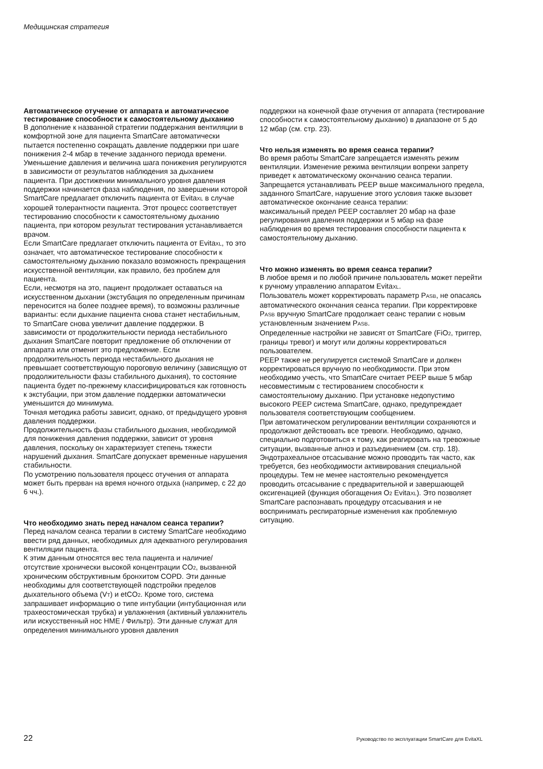Медицинская стратегия
Автоматическое отучение от аппарата и автоматическое тестирование способности к самостоятельному дыханию
В дополнение к названной стратегии поддержания вентиляции в комфортной зоне для пациента SmartCare автоматически пытается постепенно сокращать давление поддержки при шаге понижения 2-4 мбар в течение заданного периода времени. Уменьшение давления и величина шага понижения регулируются в зависимости от результатов наблюдения за дыханием пациента. При достижении минимального уровня давления поддержки начинается фаза наблюдения, по завершении которой SmartCare предлагает отключить пациента от EvitaXL в случае хорошей толерантности пациента. Этот процесс соответствует тестированию способности к самостоятельному дыханию пациента, при котором результат тестирования устанавливается врачом.
Если SmartCare предлагает отключить пациента от EvitaXL, то это означает, что автоматическое тестирование способности к самостоятельному дыханию показало возможность прекращения искусственной вентиляции, как правило, без проблем для пациента.
Если, несмотря на это, пациент продолжает оставаться на искусственном дыхании (экстубация по определенным причинам переносится на более позднее время), то возможны различные варианты: если дыхание пациента снова станет нестабильным, то SmartCare снова увеличит давление поддержки. В зависимости от продолжительности периода нестабильного дыхания SmartCare повторит предложение об отключении от аппарата или отменит это предложение. Если продолжительность периода нестабильного дыхания не превышает соответствующую пороговую величину (зависящую от продолжительности фазы стабильного дыхания), то состояние пациента будет по-прежнему классифицироваться как готовность к экстубации, при этом давление поддержки автоматически уменьшится до минимума.
Точная методика работы зависит, однако, от предыдущего уровня давления поддержки.
Продолжительность фазы стабильного дыхания, необходимой для понижения давления поддержки, зависит от уровня давления, поскольку он характеризует степень тяжести нарушений дыхания. SmartCare допускает временные нарушения стабильности.
По усмотрению пользователя процесс отучения от аппарата может быть прерван на время ночного отдыха (например, с 22 до 6 чч.).
Что необходимо знать перед началом сеанса терапии?
Перед началом сеанса терапии в систему SmartCare необходимо ввести ряд данных, необходимых для адекватного регулирования вентиляции пациента.
К этим данным относятся вес тела пациента и наличие/отсутствие хронически высокой концентрации CO2, вызванной хроническим обструктивным бронхитом COPD. Эти данные необходимы для соответствующей подстройки пределов дыхательного объема (VT) и etCO2. Кроме того, система запрашивает информацию о типе интубации (интубационная или трахеостомическая трубка) и увлажнения (активный увлажнитель или искусственный нос HME / Фильтр). Эти данные служат для определения минимального уровня давления
поддержки на конечной фазе отучения от аппарата (тестирование способности к самостоятельному дыханию) в диапазоне от 5 до 12 мбар (см. стр. 23).
Что нельзя изменять во время сеанса терапии?
Во время работы SmartCare запрещается изменять режим вентиляции. Изменение режима вентиляции вопреки запрету приведет к автоматическому окончанию сеанса терапии.
Запрещается устанавливать PEEP выше максимального предела, заданного SmartCare, нарушение этого условия также вызовет автоматическое окончание сеанса терапии:
максимальный предел PEEP составляет 20 мбар на фазе регулирования давления поддержки и 5 мбар на фазе наблюдения во время тестирования способности пациента к самостоятельному дыханию.
Что можно изменять во время сеанса терапии?
В любое время и по любой причине пользователь может перейти к ручному управлению аппаратом EvitaXL.
Пользователь может корректировать параметр PASB, не опасаясь автоматического окончания сеанса терапии. При корректировке PASB вручную SmartCare продолжает сеанс терапии с новым установленным значением PASB.
Определенные настройки не зависят от SmartCare (FiO2, триггер, границы тревог) и могут или должны корректироваться пользователем.
PEEP также не регулируется системой SmartCare и должен корректироваться вручную по необходимости. При этом необходимо учесть, что SmartCare считает PEEP выше 5 мбар несовместимым с тестированием способности к самостоятельному дыханию. При установке недопустимо высокого PEEP система SmartCare, однако, предупреждает пользователя соответствующим сообщением.
При автоматическом регулировании вентиляции сохраняются и продолжают действовать все тревоги. Необходимо, однако, специально подготовиться к тому, как реагировать на тревожные ситуации, вызванные апноэ и разъединением (см. стр. 18).
Эндотрахеальное отсасывание можно проводить так часто, как требуется, без необходимости активирования специальной процедуры. Тем не менее настоятельно рекомендуется проводить отсасывание с предварительной и завершающей оксигенацией (функция обогащения O2 EvitaXL). Это позволяет SmartCare распознавать процедуру отсасывания и не воспринимать респираторные изменения как проблемную ситуацию.
22 Руководство по эксплуатации SmartCare для EvitaXL